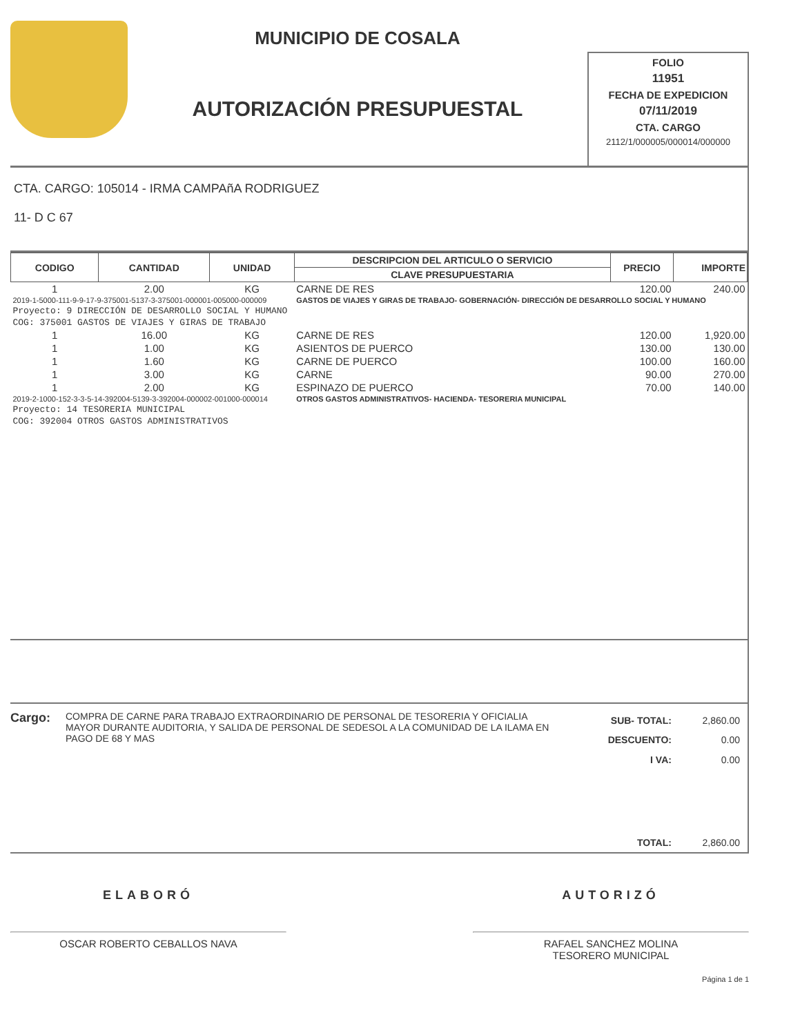MUNICIPIO DE COSALA
AUTORIZACIÓN PRESUPUESTAL
FOLIO
11951
FECHA DE EXPEDICION
07/11/2019
CTA. CARGO
2112/1/000005/000014/000000
CTA. CARGO: 105014 - IRMA CAMPAñA RODRIGUEZ
11- D C 67
| CODIGO | CANTIDAD | UNIDAD | DESCRIPCION DEL ARTICULO O SERVICIO | PRECIO | IMPORTE |
| --- | --- | --- | --- | --- | --- |
| | | | CLAVE PRESUPUESTARIA | | |
| 1 | 2.00 | KG | CARNE DE RES | 120.00 | 240.00 |
| 2019-1-5000-111-9-9-17-9-375001-5137-3-375001-000001-005000-000009 | | | GASTOS DE VIAJES Y GIRAS DE TRABAJO- GOBERNACIÓN- DIRECCIÓN DE DESARROLLO SOCIAL Y HUMANO | | |
| Proyecto: 9 DIRECCIÓN DE DESARROLLO SOCIAL Y HUMANO | | | | | |
| COG: 375001 GASTOS DE VIAJES Y GIRAS DE TRABAJO | | | | | |
| 1 | 16.00 | KG | CARNE DE RES | 120.00 | 1,920.00 |
| 1 | 1.00 | KG | ASIENTOS DE PUERCO | 130.00 | 130.00 |
| 1 | 1.60 | KG | CARNE DE PUERCO | 100.00 | 160.00 |
| 1 | 3.00 | KG | CARNE | 90.00 | 270.00 |
| 1 | 2.00 | KG | ESPINAZO DE PUERCO | 70.00 | 140.00 |
| 2019-2-1000-152-3-3-5-14-392004-5139-3-392004-000002-001000-000014 | | | OTROS GASTOS ADMINISTRATIVOS- HACIENDA- TESORERIA MUNICIPAL | | |
| Proyecto: 14 TESORERIA MUNICIPAL | | | | | |
| COG: 392004 OTROS GASTOS ADMINISTRATIVOS | | | | | |
Cargo:
COMPRA DE CARNE PARA TRABAJO EXTRAORDINARIO DE PERSONAL DE TESORERIA Y OFICIALIA MAYOR DURANTE AUDITORIA, Y SALIDA DE PERSONAL DE SEDESOL A LA COMUNIDAD DE LA ILAMA EN PAGO DE 68 Y MAS
| SUB- TOTAL: | 2,860.00 |
| DESCUENTO: | 0.00 |
| I VA: | 0.00 |
| TOTAL: | 2,860.00 |
ELABORÓ
OSCAR ROBERTO CEBALLOS NAVA
AUTORIZÓ
RAFAEL SANCHEZ MOLINA
TESORERO MUNICIPAL
Página 1 de 1